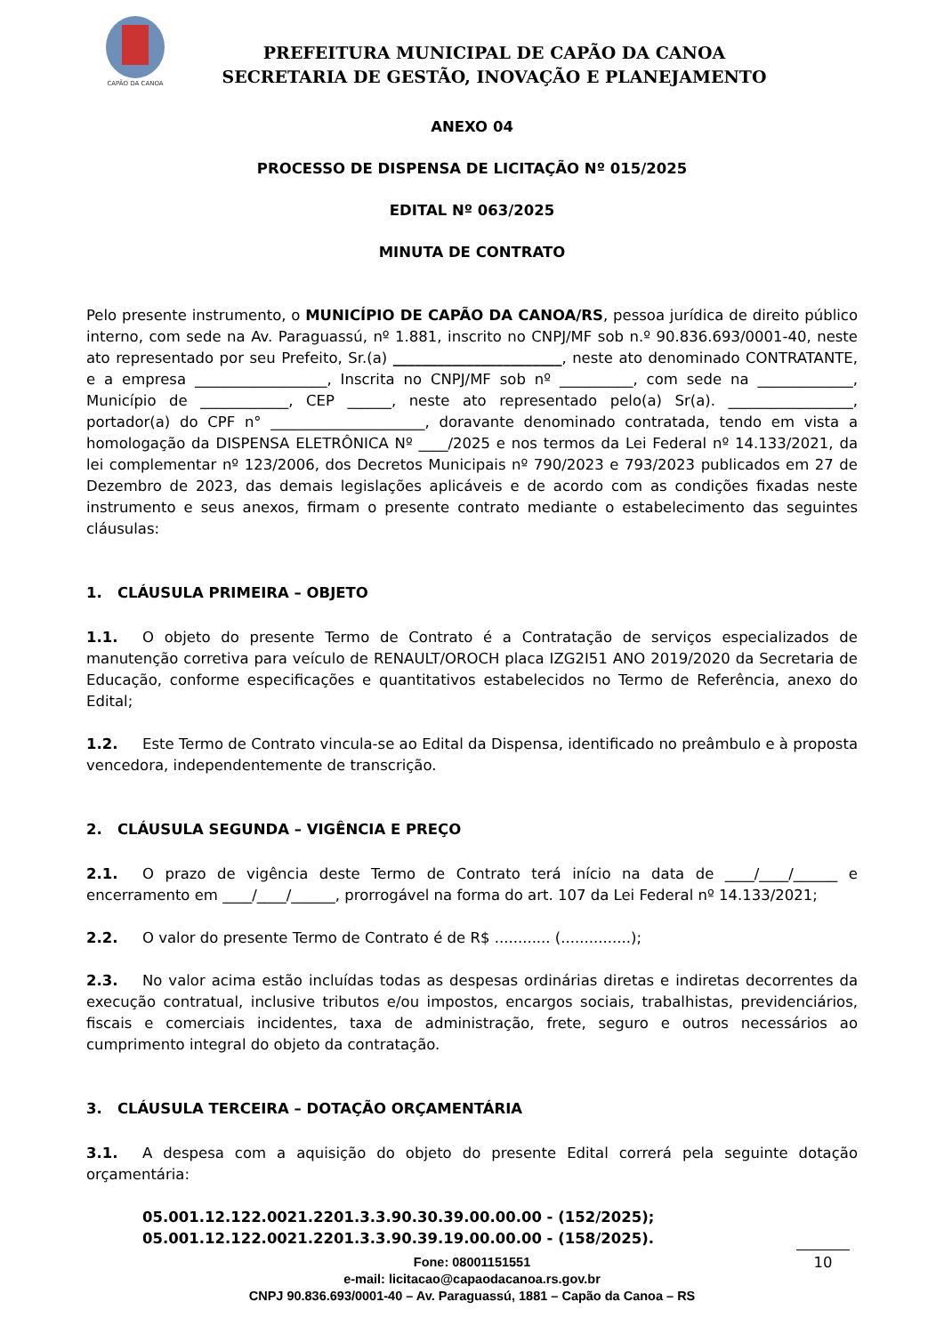CAPÃO DA CANOA
PREFEITURA MUNICIPAL DE CAPÃO DA CANOA
SECRETARIA DE GESTÃO, INOVAÇÃO E PLANEJAMENTO
ANEXO 04
PROCESSO DE DISPENSA DE LICITAÇÃO Nº 015/2025
EDITAL Nº 063/2025
MINUTA DE CONTRATO
Pelo presente instrumento, o MUNICÍPIO DE CAPÃO DA CANOA/RS, pessoa jurídica de direito público interno, com sede na Av. Paraguassú, nº 1.881, inscrito no CNPJ/MF sob n.º 90.836.693/0001-40, neste ato representado por seu Prefeito, Sr.(a) _______________________, neste ato denominado CONTRATANTE, e a empresa __________________, Inscrita no CNPJ/MF sob nº __________, com sede na _____________, Município de ____________, CEP ______, neste ato representado pelo(a) Sr(a). _________________, portador(a) do CPF n° _____________________, doravante denominado contratada, tendo em vista a homologação da DISPENSA ELETRÔNICA Nº ____/2025 e nos termos da Lei Federal nº 14.133/2021, da lei complementar nº 123/2006, dos Decretos Municipais nº 790/2023 e 793/2023 publicados em 27 de Dezembro de 2023, das demais legislações aplicáveis e de acordo com as condições fixadas neste instrumento e seus anexos, firmam o presente contrato mediante o estabelecimento das seguintes cláusulas:
1. CLÁUSULA PRIMEIRA – OBJETO
1.1. O objeto do presente Termo de Contrato é a Contratação de serviços especializados de manutenção corretiva para veículo de RENAULT/OROCH placa IZG2I51 ANO 2019/2020 da Secretaria de Educação, conforme especificações e quantitativos estabelecidos no Termo de Referência, anexo do Edital;
1.2. Este Termo de Contrato vincula-se ao Edital da Dispensa, identificado no preâmbulo e à proposta vencedora, independentemente de transcrição.
2. CLÁUSULA SEGUNDA – VIGÊNCIA E PREÇO
2.1. O prazo de vigência deste Termo de Contrato terá início na data de ____/____/______ e encerramento em ____/____/______, prorrogável na forma do art. 107 da Lei Federal nº 14.133/2021;
2.2. O valor do presente Termo de Contrato é de R$ ............ (...............);
2.3. No valor acima estão incluídas todas as despesas ordinárias diretas e indiretas decorrentes da execução contratual, inclusive tributos e/ou impostos, encargos sociais, trabalhistas, previdenciários, fiscais e comerciais incidentes, taxa de administração, frete, seguro e outros necessários ao cumprimento integral do objeto da contratação.
3. CLÁUSULA TERCEIRA – DOTAÇÃO ORÇAMENTÁRIA
3.1. A despesa com a aquisição do objeto do presente Edital correrá pela seguinte dotação orçamentária:
05.001.12.122.0021.2201.3.3.90.30.39.00.00.00 - (152/2025);
05.001.12.122.0021.2201.3.3.90.39.19.00.00.00 - (158/2025).
10
Fone: 08001151551
e-mail: licitacao@capaodacanoa.rs.gov.br
CNPJ 90.836.693/0001-40 – Av. Paraguassú, 1881 – Capão da Canoa – RS